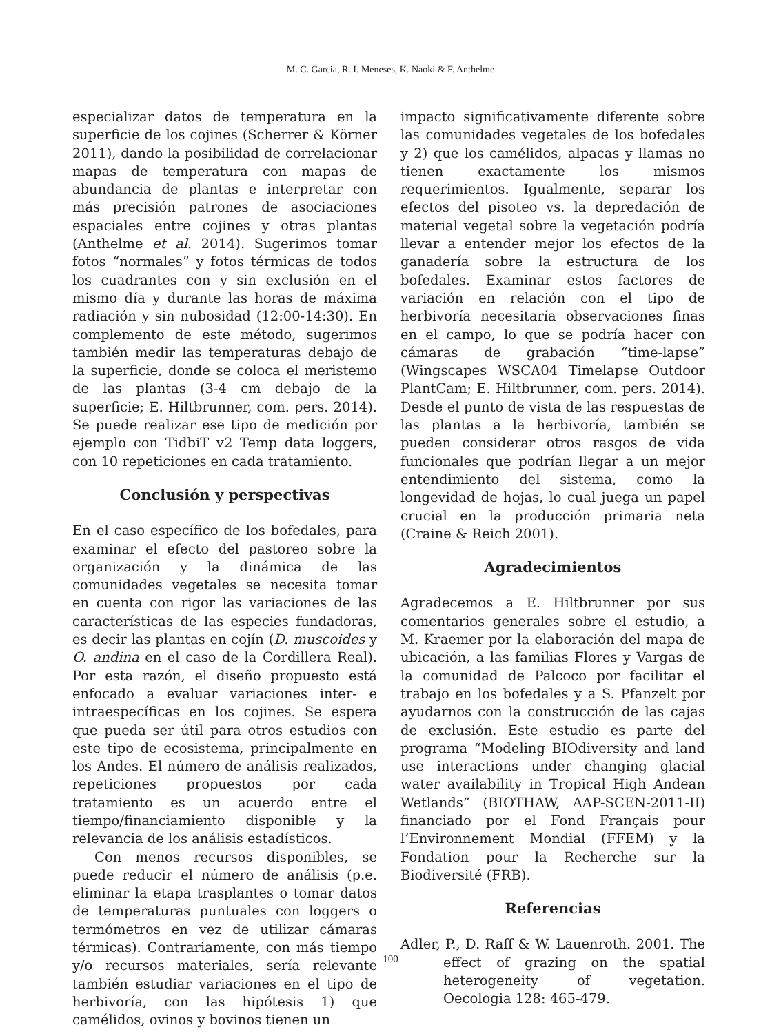M. C. Garcia, R. I. Meneses, K. Naoki & F. Anthelme
especializar datos de temperatura en la superficie de los cojines (Scherrer & Körner 2011), dando la posibilidad de correlacionar mapas de temperatura con mapas de abundancia de plantas e interpretar con más precisión patrones de asociaciones espaciales entre cojines y otras plantas (Anthelme et al. 2014). Sugerimos tomar fotos “normales” y fotos térmicas de todos los cuadrantes con y sin exclusión en el mismo día y durante las horas de máxima radiación y sin nubosidad (12:00-14:30). En complemento de este método, sugerimos también medir las temperaturas debajo de la superficie, donde se coloca el meristemo de las plantas (3-4 cm debajo de la superficie; E. Hiltbrunner, com. pers. 2014). Se puede realizar ese tipo de medición por ejemplo con TidbiT v2 Temp data loggers, con 10 repeticiones en cada tratamiento.
Conclusión y perspectivas
En el caso específico de los bofedales, para examinar el efecto del pastoreo sobre la organización y la dinámica de las comunidades vegetales se necesita tomar en cuenta con rigor las variaciones de las características de las especies fundadoras, es decir las plantas en cojín (D. muscoides y O. andina en el caso de la Cordillera Real). Por esta razón, el diseño propuesto está enfocado a evaluar variaciones inter- e intraespecíficas en los cojines. Se espera que pueda ser útil para otros estudios con este tipo de ecosistema, principalmente en los Andes. El número de análisis realizados, repeticiones propuestos por cada tratamiento es un acuerdo entre el tiempo/financiamiento disponible y la relevancia de los análisis estadísticos.
Con menos recursos disponibles, se puede reducir el número de análisis (p.e. eliminar la etapa trasplantes o tomar datos de temperaturas puntuales con loggers o termómetros en vez de utilizar cámaras térmicas). Contrariamente, con más tiempo y/o recursos materiales, sería relevante también estudiar variaciones en el tipo de herbivoría, con las hipótesis 1) que camélidos, ovinos y bovinos tienen un
impacto significativamente diferente sobre las comunidades vegetales de los bofedales y 2) que los camélidos, alpacas y llamas no tienen exactamente los mismos requerimientos. Igualmente, separar los efectos del pisoteo vs. la depredación de material vegetal sobre la vegetación podría llevar a entender mejor los efectos de la ganadería sobre la estructura de los bofedales. Examinar estos factores de variación en relación con el tipo de herbivoría necesitaría observaciones finas en el campo, lo que se podría hacer con cámaras de grabación “time-lapse” (Wingscapes WSCA04 Timelapse Outdoor PlantCam; E. Hiltbrunner, com. pers. 2014). Desde el punto de vista de las respuestas de las plantas a la herbivoría, también se pueden considerar otros rasgos de vida funcionales que podrían llegar a un mejor entendimiento del sistema, como la longevidad de hojas, lo cual juega un papel crucial en la producción primaria neta (Craine & Reich 2001).
Agradecimientos
Agradecemos a E. Hiltbrunner por sus comentarios generales sobre el estudio, a M. Kraemer por la elaboración del mapa de ubicación, a las familias Flores y Vargas de la comunidad de Palcoco por facilitar el trabajo en los bofedales y a S. Pfanzelt por ayudarnos con la construcción de las cajas de exclusión. Este estudio es parte del programa “Modeling BIOdiversity and land use interactions under changing glacial water availability in Tropical High Andean Wetlands” (BIOTHAW, AAP-SCEN-2011-II) financiado por el Fond Français pour l’Environnement Mondial (FFEM) y la Fondation pour la Recherche sur la Biodiversité (FRB).
Referencias
Adler, P., D. Raff & W. Lauenroth. 2001. The effect of grazing on the spatial heterogeneity of vegetation. Oecologia 128: 465-479.
100